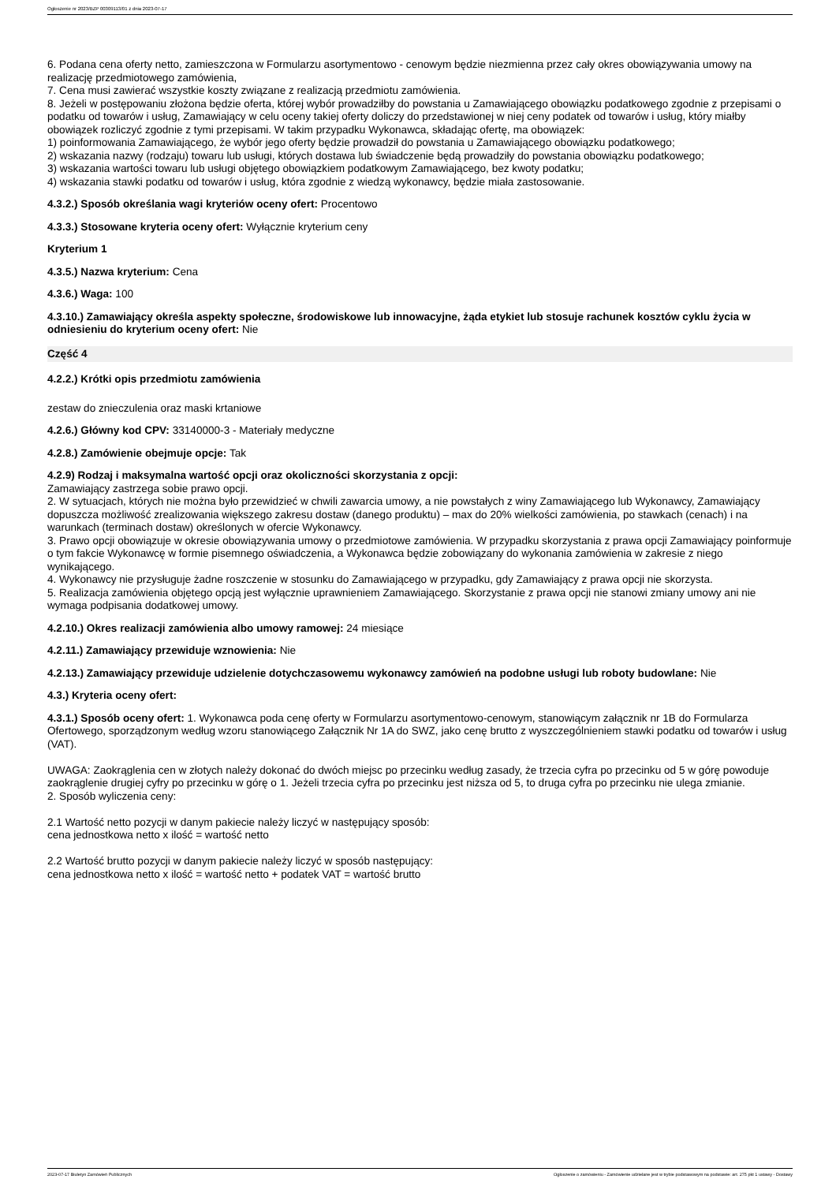Ogłoszenie nr 2023/BZP 00309113/01 z dnia 2023-07-17
6. Podana cena oferty netto, zamieszczona w Formularzu asortymentowo - cenowym będzie niezmienna przez cały okres obowiązywania umowy na realizację przedmiotowego zamówienia,
7. Cena musi zawierać wszystkie koszty związane z realizacją przedmiotu zamówienia.
8. Jeżeli w postępowaniu złożona będzie oferta, której wybór prowadziłby do powstania u Zamawiającego obowiązku podatkowego zgodnie z przepisami o podatku od towarów i usług, Zamawiający w celu oceny takiej oferty doliczy do przedstawionej w niej ceny podatek od towarów i usług, który miałby obowiązek rozliczyć zgodnie z tymi przepisami. W takim przypadku Wykonawca, składając ofertę, ma obowiązek:
1) poinformowania Zamawiającego, że wybór jego oferty będzie prowadził do powstania u Zamawiającego obowiązku podatkowego;
2) wskazania nazwy (rodzaju) towaru lub usługi, których dostawa lub świadczenie będą prowadziły do powstania obowiązku podatkowego;
3) wskazania wartości towaru lub usługi objętego obowiązkiem podatkowym Zamawiającego, bez kwoty podatku;
4) wskazania stawki podatku od towarów i usług, która zgodnie z wiedzą wykonawcy, będzie miała zastosowanie.
4.3.2.) Sposób określania wagi kryteriów oceny ofert: Procentowo
4.3.3.) Stosowane kryteria oceny ofert: Wyłącznie kryterium ceny
Kryterium 1
4.3.5.) Nazwa kryterium: Cena
4.3.6.) Waga: 100
4.3.10.) Zamawiający określa aspekty społeczne, środowiskowe lub innowacyjne, żąda etykiet lub stosuje rachunek kosztów cyklu życia w odniesieniu do kryterium oceny ofert: Nie
Część 4
4.2.2.) Krótki opis przedmiotu zamówienia
zestaw do znieczulenia oraz maski krtaniowe
4.2.6.) Główny kod CPV: 33140000-3 - Materiały medyczne
4.2.8.) Zamówienie obejmuje opcje: Tak
4.2.9) Rodzaj i maksymalna wartość opcji oraz okoliczności skorzystania z opcji:
Zamawiający zastrzega sobie prawo opcji.
2. W sytuacjach, których nie można było przewidzieć w chwili zawarcia umowy, a nie powstałych z winy Zamawiającego lub Wykonawcy, Zamawiający dopuszcza możliwość zrealizowania większego zakresu dostaw (danego produktu) – max do 20% wielkości zamówienia, po stawkach (cenach) i na warunkach (terminach dostaw) określonych w ofercie Wykonawcy.
3. Prawo opcji obowiązuje w okresie obowiązywania umowy o przedmiotowe zamówienia. W przypadku skorzystania z prawa opcji Zamawiający poinformuje o tym fakcie Wykonawcę w formie pisemnego oświadczenia, a Wykonawca będzie zobowiązany do wykonania zamówienia w zakresie z niego wynikającego.
4. Wykonawcy nie przysługuje żadne roszczenie w stosunku do Zamawiającego w przypadku, gdy Zamawiający z prawa opcji nie skorzysta.
5. Realizacja zamówienia objętego opcją jest wyłącznie uprawnieniem Zamawiającego. Skorzystanie z prawa opcji nie stanowi zmiany umowy ani nie wymaga podpisania dodatkowej umowy.
4.2.10.) Okres realizacji zamówienia albo umowy ramowej: 24 miesiące
4.2.11.) Zamawiający przewiduje wznowienia: Nie
4.2.13.) Zamawiający przewiduje udzielenie dotychczasowemu wykonawcy zamówień na podobne usługi lub roboty budowlane: Nie
4.3.) Kryteria oceny ofert:
4.3.1.) Sposób oceny ofert: 1. Wykonawca poda cenę oferty w Formularzu asortymentowo-cenowym, stanowiącym załącznik nr 1B do Formularza Ofertowego, sporządzonym według wzoru stanowiącego Załącznik Nr 1A do SWZ, jako cenę brutto z wyszczególnieniem stawki podatku od towarów i usług (VAT).
UWAGA: Zaokrąglenia cen w złotych należy dokonać do dwóch miejsc po przecinku według zasady, że trzecia cyfra po przecinku od 5 w górę powoduje zaokrąglenie drugiej cyfry po przecinku w górę o 1. Jeżeli trzecia cyfra po przecinku jest niższa od 5, to druga cyfra po przecinku nie ulega zmianie.
2. Sposób wyliczenia ceny:
2.1 Wartość netto pozycji w danym pakiecie należy liczyć w następujący sposób:
cena jednostkowa netto x ilość = wartość netto
2.2 Wartość brutto pozycji w danym pakiecie należy liczyć w sposób następujący:
cena jednostkowa netto x ilość = wartość netto + podatek VAT = wartość brutto
2023-07-17 Biuletyn Zamówień Publicznych Ogłoszenie o zamówieniu - Zamówienie udzielane jest w trybie podstawowym na podstawie: art. 275 pkt 1 ustawy - Dostawy